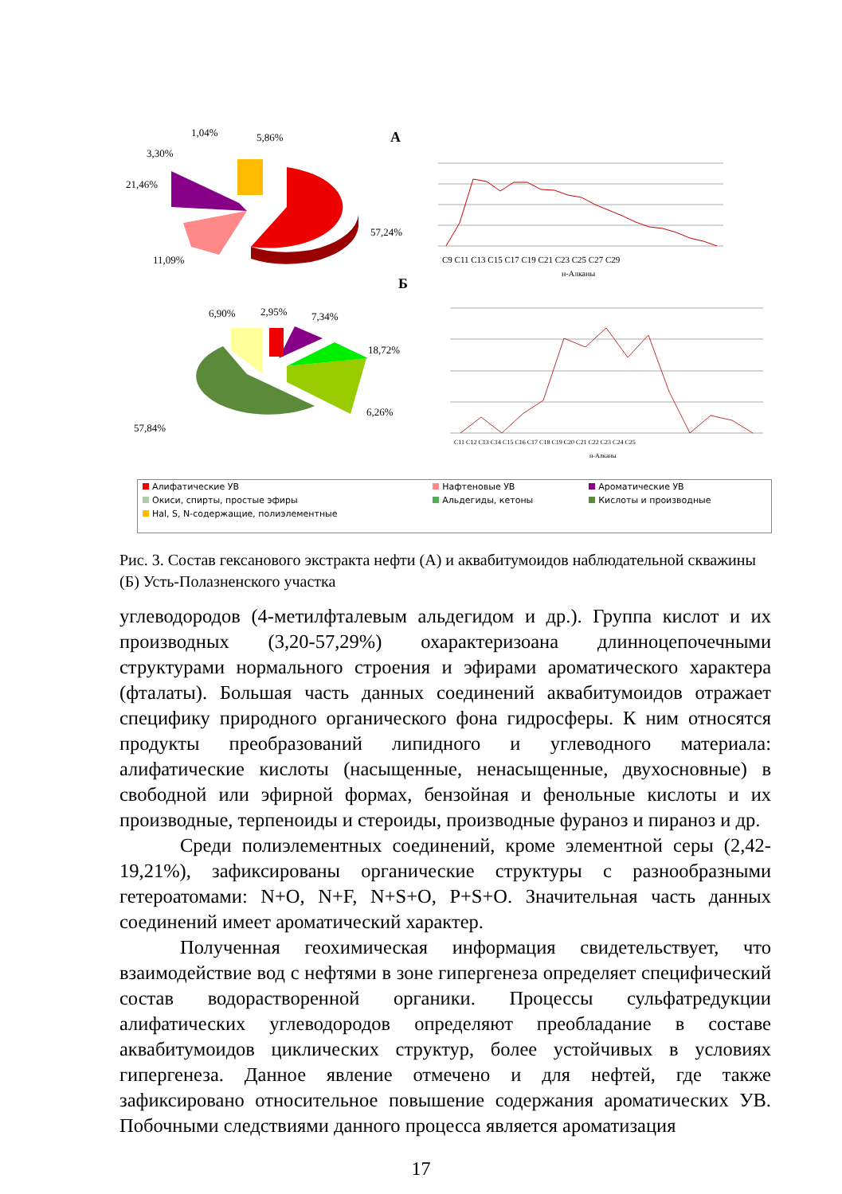А
1,04%
5,86%
3,30%
21,46%
11,09%
57,24%
C9 C11 C13 C15 C17 C19 C21 C23 C25 C27 C29
н-Алканы
Б
6,90%
2,95%
7,34%
18,72%
6,26%
57,84%
C11 C12 C13 C14 C15 C16 C17 C18 C19 C20 C21 C22 C23 C24 C25
н-Алканы
| Алифатические УВ | Нафтеновые УВ | Ароматические УВ |
| Окиси, спирты, простые эфиры | Альдегиды, кетоны | Кислоты и производные |
| Hal, S, N-содержащие, полиэлементные | | |
Рис. 3. Состав гексанового экстракта нефти (А) и аквабитумоидов наблюдательной скважины (Б) Усть-Полазненского участка
углеводородов (4-метилфталевым альдегидом и др.). Группа кислот и их производных (3,20-57,29%) охарактеризоана длинноцепочечными структурами нормального строения и эфирами ароматического характера (фталаты). Большая часть данных соединений аквабитумоидов отражает специфику природного органического фона гидросферы. К ним относятся продукты преобразований липидного и углеводного материала: алифатические кислоты (насыщенные, ненасыщенные, двухосновные) в свободной или эфирной формах, бензойная и фенольные кислоты и их производные, терпеноиды и стероиды, производные фураноз и пираноз и др.
Среди полиэлементных соединений, кроме элементной серы (2,42-19,21%), зафиксированы органические структуры с разнообразными гетероатомами: N+O, N+F, N+S+O, P+S+O. Значительная часть данных соединений имеет ароматический характер.
Полученная геохимическая информация свидетельствует, что взаимодействие вод с нефтями в зоне гипергенеза определяет специфический состав водорастворенной органики. Процессы сульфатредукции алифатических углеводородов определяют преобладание в составе аквабитумоидов циклических структур, более устойчивых в условиях гипергенеза. Данное явление отмечено и для нефтей, где также зафиксировано относительное повышение содержания ароматических УВ. Побочными следствиями данного процесса является ароматизация
17